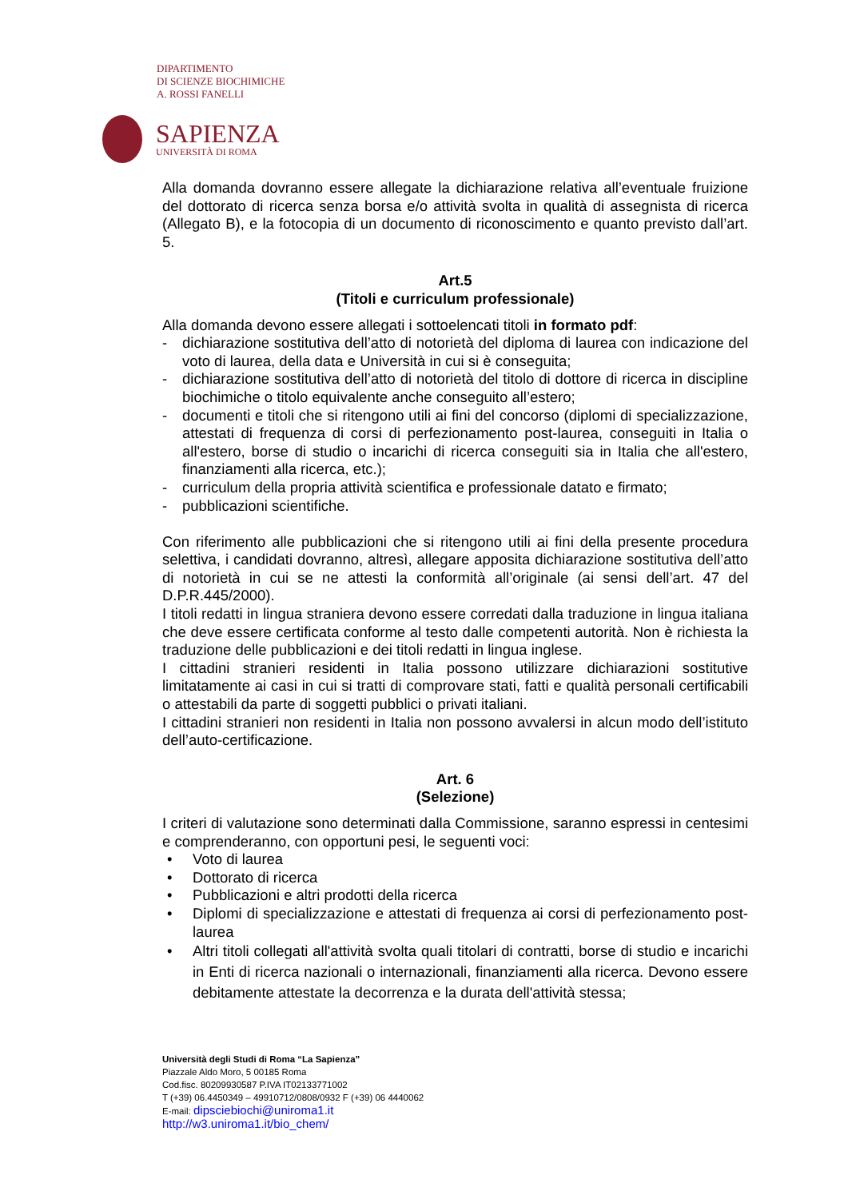DIPARTIMENTO
DI SCIENZE BIOCHIMICHE
A. ROSSI FANELLI
SAPIENZA
UNIVERSITÀ DI ROMA
Alla domanda dovranno essere allegate la dichiarazione relativa all’eventuale fruizione del dottorato di ricerca senza borsa e/o attività svolta in qualità di assegnista di ricerca (Allegato B), e la fotocopia di un documento di riconoscimento e quanto previsto dall’art. 5.
Art.5
(Titoli e curriculum professionale)
Alla domanda devono essere allegati i sottoelencati titoli in formato pdf:
- dichiarazione sostitutiva dell’atto di notorietà del diploma di laurea con indicazione del voto di laurea, della data e Università in cui si è conseguita;
- dichiarazione sostitutiva dell’atto di notorietà del titolo di dottore di ricerca in discipline biochimiche o titolo equivalente anche conseguito all’estero;
- documenti e titoli che si ritengono utili ai fini del concorso (diplomi di specializzazione, attestati di frequenza di corsi di perfezionamento post-laurea, conseguiti in Italia o all'estero, borse di studio o incarichi di ricerca conseguiti sia in Italia che all'estero, finanziamenti alla ricerca, etc.);
- curriculum della propria attività scientifica e professionale datato e firmato;
- pubblicazioni scientifiche.
Con riferimento alle pubblicazioni che si ritengono utili ai fini della presente procedura selettiva, i candidati dovranno, altresì, allegare apposita dichiarazione sostitutiva dell’atto di notorietà in cui se ne attesti la conformità all’originale (ai sensi dell’art. 47 del D.P.R.445/2000).
I titoli redatti in lingua straniera devono essere corredati dalla traduzione in lingua italiana che deve essere certificata conforme al testo dalle competenti autorità. Non è richiesta la traduzione delle pubblicazioni e dei titoli redatti in lingua inglese.
I cittadini stranieri residenti in Italia possono utilizzare dichiarazioni sostitutive limitatamente ai casi in cui si tratti di comprovare stati, fatti e qualità personali certificabili o attestabili da parte di soggetti pubblici o privati italiani.
I cittadini stranieri non residenti in Italia non possono avvalersi in alcun modo dell’istituto dell’auto-certificazione.
Art. 6
(Selezione)
I criteri di valutazione sono determinati dalla Commissione, saranno espressi in centesimi e comprenderanno, con opportuni pesi, le seguenti voci:
• Voto di laurea
• Dottorato di ricerca
• Pubblicazioni e altri prodotti della ricerca
• Diplomi di specializzazione e attestati di frequenza ai corsi di perfezionamento post-laurea
• Altri titoli collegati all'attività svolta quali titolari di contratti, borse di studio e incarichi in Enti di ricerca nazionali o internazionali, finanziamenti alla ricerca. Devono essere debitamente attestate la decorrenza e la durata dell'attività stessa;
Università degli Studi di Roma “La Sapienza”
Piazzale Aldo Moro, 5 00185 Roma
Cod.fisc. 80209930587 P.IVA IT02133771002
T (+39) 06.4450349 – 49910712/0808/0932 F (+39) 06 4440062
E-mail: dipsciebiochi@uniroma1.it
http://w3.uniroma1.it/bio_chem/